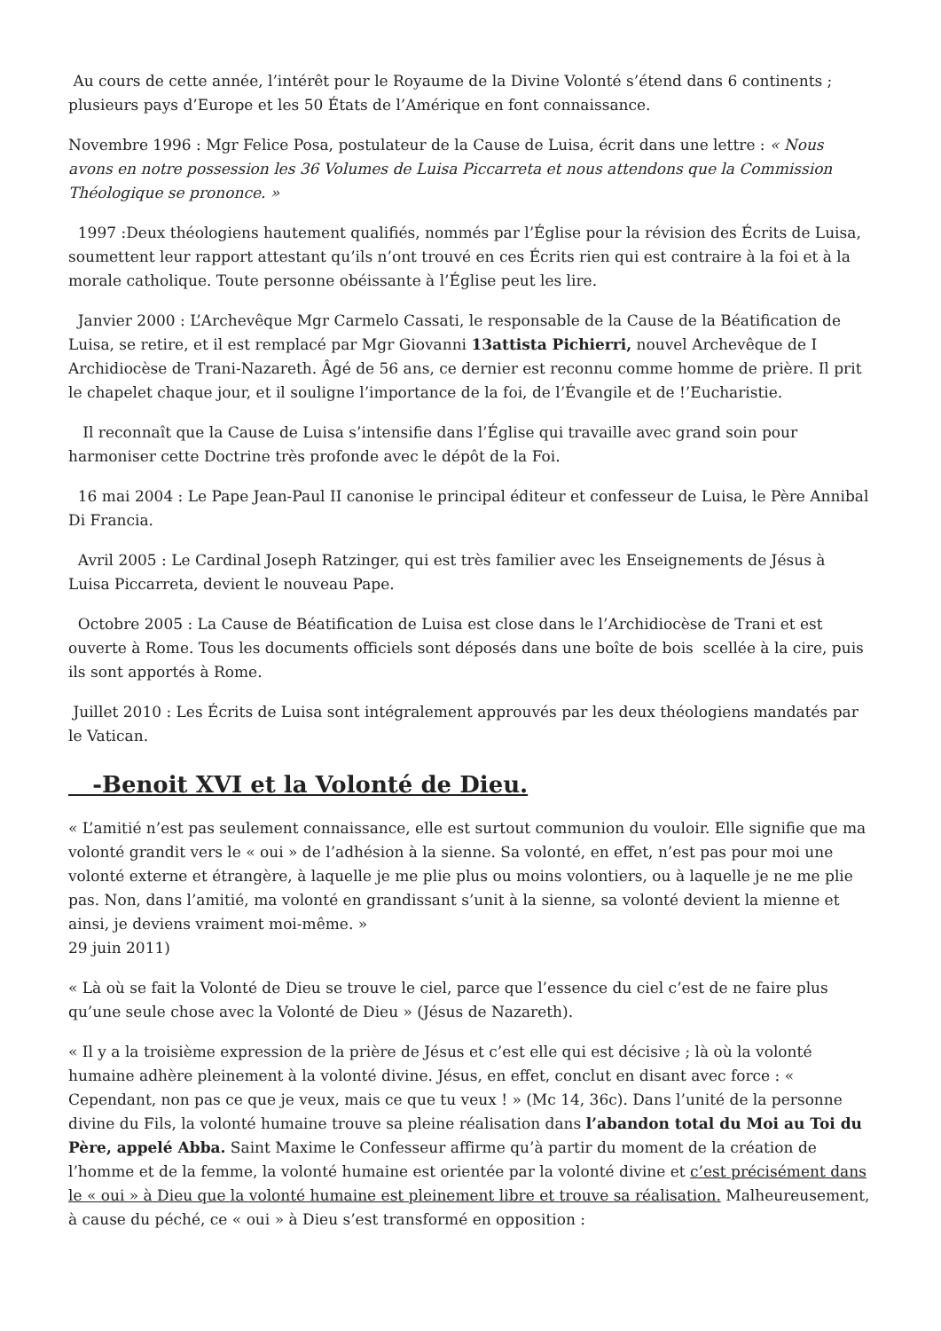Au cours de cette année, l’intérêt pour le Royaume de la Divine Volonté s’étend dans 6 continents ; plusieurs pays d’Europe et les 50 États de l’Amérique en font connaissance.
Novembre 1996 : Mgr Felice Posa, postulateur de la Cause de Luisa, écrit dans une lettre : « Nous avons en notre possession les 36 Volumes de Luisa Piccarreta et nous attendons que la Commission Théologique se prononce. »
1997 :Deux théologiens hautement qualifiés, nommés par l’Église pour la révision des Écrits de Luisa, soumettent leur rapport attestant qu’ils n’ont trouvé en ces Écrits rien qui est contraire à la foi et à la morale catholique. Toute personne obéissante à l’Église peut les lire.
Janvier 2000 : L’Archevêque Mgr Carmelo Cassati, le responsable de la Cause de la Béatification de Luisa, se retire, et il est remplacé par Mgr Giovanni 13attista Pichierri, nouvel Archevêque de I Archidiocèse de Trani-Nazareth. Âgé de 56 ans, ce dernier est reconnu comme homme de prière. Il prit le chapelet chaque jour, et il souligne l’importance de la foi, de l’Évangile et de !’Eucharistie.
Il reconnaît que la Cause de Luisa s’intensifie dans l’Église qui travaille avec grand soin pour harmoniser cette Doctrine très profonde avec le dépôt de la Foi.
16 mai 2004 : Le Pape Jean-Paul II canonise le principal éditeur et confesseur de Luisa, le Père Annibal Di Francia.
Avril 2005 : Le Cardinal Joseph Ratzinger, qui est très familier avec les Enseignements de Jésus à Luisa Piccarreta, devient le nouveau Pape.
Octobre 2005 : La Cause de Béatification de Luisa est close dans le l’Archidiocèse de Trani et est ouverte à Rome. Tous les documents officiels sont déposés dans une boîte de bois scellée à la cire, puis ils sont apportés à Rome.
Juillet 2010 : Les Écrits de Luisa sont intégralement approuvés par les deux théologiens mandatés par le Vatican.
-Benoit XVI et la Volonté de Dieu.
« L’amitié n’est pas seulement connaissance, elle est surtout communion du vouloir. Elle signifie que ma volonté grandit vers le « oui » de l’adhésion à la sienne. Sa volonté, en effet, n’est pas pour moi une volonté externe et étrangère, à laquelle je me plie plus ou moins volontiers, ou à laquelle je ne me plie pas. Non, dans l’amitié, ma volonté en grandissant s’unit à la sienne, sa volonté devient la mienne et ainsi, je deviens vraiment moi-même. »
29 juin 2011)
« Là où se fait la Volonté de Dieu se trouve le ciel, parce que l’essence du ciel c’est de ne faire plus qu’une seule chose avec la Volonté de Dieu » (Jésus de Nazareth).
« Il y a la troisième expression de la prière de Jésus et c’est elle qui est décisive ; là où la volonté humaine adhère pleinement à la volonté divine. Jésus, en effet, conclut en disant avec force : « Cependant, non pas ce que je veux, mais ce que tu veux ! » (Mc 14, 36c). Dans l’unité de la personne divine du Fils, la volonté humaine trouve sa pleine réalisation dans l’abandon total du Moi au Toi du Père, appelé Abba. Saint Maxime le Confesseur affirme qu’à partir du moment de la création de l’homme et de la femme, la volonté humaine est orientée par la volonté divine et c’est précisément dans le « oui » à Dieu que la volonté humaine est pleinement libre et trouve sa réalisation. Malheureusement, à cause du péché, ce « oui » à Dieu s’est transformé en opposition :